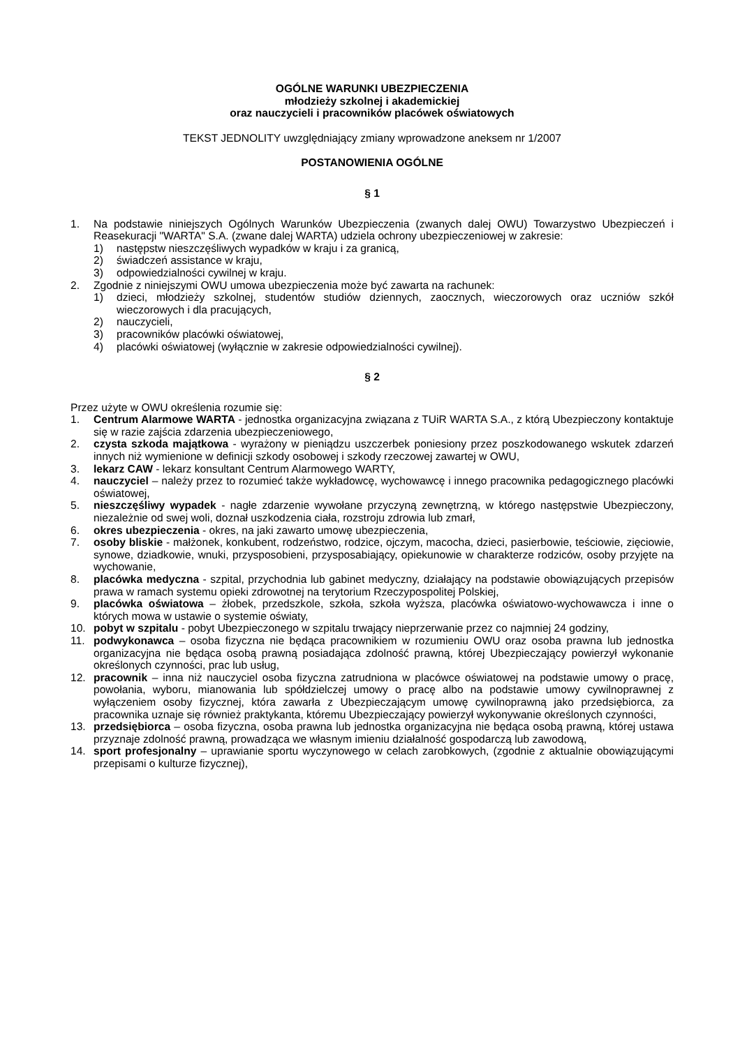OGÓLNE WARUNKI UBEZPIECZENIA
młodzieży szkolnej i akademickiej
oraz nauczycieli i pracowników placówek oświatowych
TEKST JEDNOLITY uwzględniający zmiany wprowadzone aneksem nr 1/2007
POSTANOWIENIA OGÓLNE
§ 1
1. Na podstawie niniejszych Ogólnych Warunków Ubezpieczenia (zwanych dalej OWU) Towarzystwo Ubezpieczeń i Reasekuracji "WARTA" S.A. (zwane dalej WARTA) udziela ochrony ubezpieczeniowej w zakresie:
1) następstw nieszczęśliwych wypadków w kraju i za granicą,
2) świadczeń assistance w kraju,
3) odpowiedzialności cywilnej w kraju.
2. Zgodnie z niniejszymi OWU umowa ubezpieczenia może być zawarta na rachunek:
1) dzieci, młodzieży szkolnej, studentów studiów dziennych, zaocznych, wieczorowych oraz uczniów szkół wieczorowych i dla pracujących,
2) nauczycieli,
3) pracowników placówki oświatowej,
4) placówki oświatowej (wyłącznie w zakresie odpowiedzialności cywilnej).
§ 2
Przez użyte w OWU określenia rozumie się:
1. Centrum Alarmowe WARTA - jednostka organizacyjna związana z TUiR WARTA S.A., z którą Ubezpieczony kontaktuje się w razie zajścia zdarzenia ubezpieczeniowego,
2. czysta szkoda majątkowa - wyrażony w pieniądzu uszczerbek poniesiony przez poszkodowanego wskutek zdarzeń innych niż wymienione w definicji szkody osobowej i szkody rzeczowej zawartej w OWU,
3. lekarz CAW - lekarz konsultant Centrum Alarmowego WARTY,
4. nauczyciel – należy przez to rozumieć także wykładowcę, wychowawcę i innego pracownika pedagogicznego placówki oświatowej,
5. nieszczęśliwy wypadek - nagłe zdarzenie wywołane przyczyną zewnętrzną, w którego następstwie Ubezpieczony, niezależnie od swej woli, doznał uszkodzenia ciała, rozstroju zdrowia lub zmarł,
6. okres ubezpieczenia - okres, na jaki zawarto umowę ubezpieczenia,
7. osoby bliskie - małżonek, konkubent, rodzeństwo, rodzice, ojczym, macocha, dzieci, pasierbowie, teściowie, zięciowie, synowe, dziadkowie, wnuki, przysposobieni, przysposabiający, opiekunowie w charakterze rodziców, osoby przyjęte na wychowanie,
8. placówka medyczna - szpital, przychodnia lub gabinet medyczny, działający na podstawie obowiązujących przepisów prawa w ramach systemu opieki zdrowotnej na terytorium Rzeczypospolitej Polskiej,
9. placówka oświatowa – żłobek, przedszkole, szkoła, szkoła wyższa, placówka oświatowo-wychowawcza i inne o których mowa w ustawie o systemie oświaty,
10. pobyt w szpitalu - pobyt Ubezpieczonego w szpitalu trwający nieprzerwanie przez co najmniej 24 godziny,
11. podwykonawca – osoba fizyczna nie będąca pracownikiem w rozumieniu OWU oraz osoba prawna lub jednostka organizacyjna nie będąca osobą prawną posiadająca zdolność prawną, której Ubezpieczający powierzył wykonanie określonych czynności, prac lub usług,
12. pracownik – inna niż nauczyciel osoba fizyczna zatrudniona w placówce oświatowej na podstawie umowy o pracę, powołania, wyboru, mianowania lub spółdzielczej umowy o pracę albo na podstawie umowy cywilnoprawnej z wyłączeniem osoby fizycznej, która zawarła z Ubezpieczającym umowę cywilnoprawną jako przedsiębiorca, za pracownika uznaje się również praktykanta, któremu Ubezpieczający powierzył wykonywanie określonych czynności,
13. przedsiębiorca – osoba fizyczna, osoba prawna lub jednostka organizacyjna nie będąca osobą prawną, której ustawa przyznaje zdolność prawną, prowadząca we własnym imieniu działalność gospodarczą lub zawodową,
14. sport profesjonalny – uprawianie sportu wyczynowego w celach zarobkowych, (zgodnie z aktualnie obowiązującymi przepisami o kulturze fizycznej),